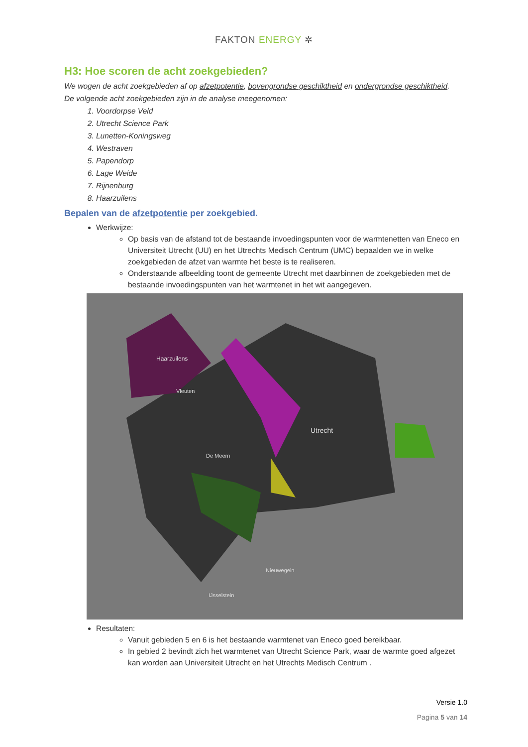FAKTON ENERGY ✲
H3: Hoe scoren de acht zoekgebieden?
We wogen de acht zoekgebieden af op afzetpotentie, bovengrondse geschiktheid en ondergrondse geschiktheid.
De volgende acht zoekgebieden zijn in de analyse meegenomen:
1. Voordorpse Veld
2. Utrecht Science Park
3. Lunetten-Koningsweg
4. Westraven
5. Papendorp
6. Lage Weide
7. Rijnenburg
8. Haarzuilens
Bepalen van de afzetpotentie per zoekgebied.
Werkwijze:
Op basis van de afstand tot de bestaande invoedingspunten voor de warmtenetten van Eneco en Universiteit Utrecht (UU) en het Utrechts Medisch Centrum (UMC) bepaalden we in welke zoekgebieden de afzet van warmte het beste is te realiseren.
Onderstaande afbeelding toont de gemeente Utrecht met daarbinnen de zoekgebieden met de bestaande invoedingspunten van het warmtenet in het wit aangegeven.
Haarzuilens
Utrecht
Vleuten
De Meern
Nieuwegein
IJsselstein
Resultaten:
Vanuit gebieden 5 en 6 is het bestaande warmtenet van Eneco goed bereikbaar.
In gebied 2 bevindt zich het warmtenet van Utrecht Science Park, waar de warmte goed afgezet kan worden aan Universiteit Utrecht en het Utrechts Medisch Centrum .
Versie 1.0
Pagina 5 van 14